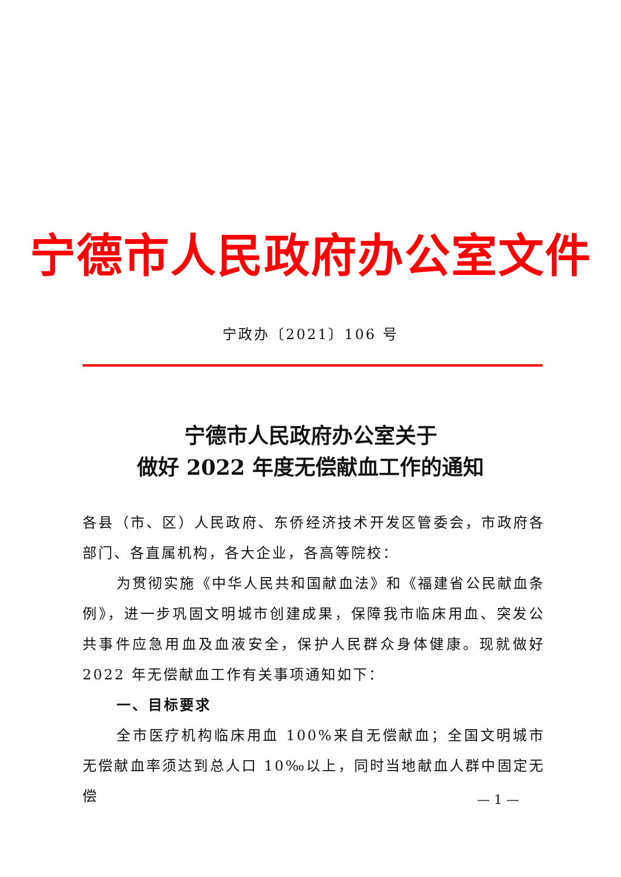宁德市人民政府办公室文件
宁政办〔2021〕106 号
宁德市人民政府办公室关于
做好 2022 年度无偿献血工作的通知
各县（市、区）人民政府、东侨经济技术开发区管委会，市政府各部门、各直属机构，各大企业，各高等院校：
为贯彻实施《中华人民共和国献血法》和《福建省公民献血条例》，进一步巩固文明城市创建成果，保障我市临床用血、突发公共事件应急用血及血液安全，保护人民群众身体健康。现就做好 2022 年无偿献血工作有关事项通知如下：
一、目标要求
全市医疗机构临床用血 100%来自无偿献血；全国文明城市无偿献血率须达到总人口 10‰以上，同时当地献血人群中固定无偿
— 1 —